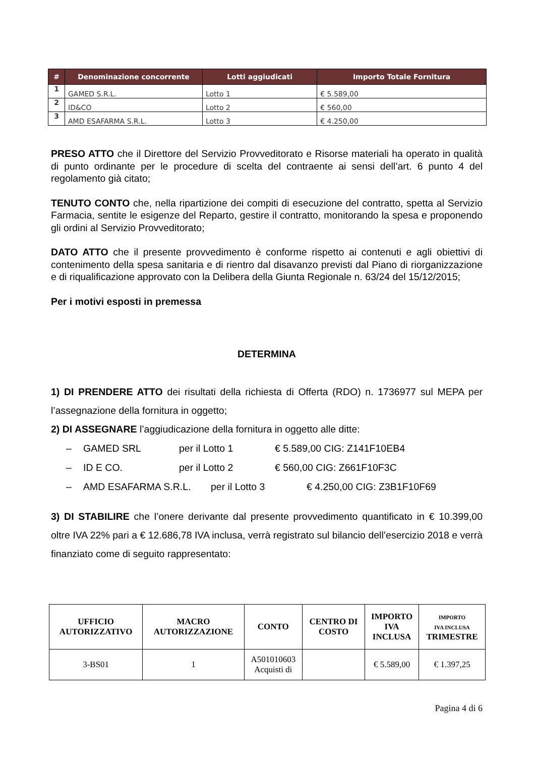| # | Denominazione concorrente | Lotti aggiudicati | Importo Totale Fornitura |
| --- | --- | --- | --- |
| 1 | GAMED S.R.L. | Lotto 1 | € 5.589,00 |
| 2 | ID&CO | Lotto 2 | € 560,00 |
| 3 | AMD ESAFARMA S.R.L. | Lotto 3 | € 4.250,00 |
PRESO ATTO che il Direttore del Servizio Provveditorato e Risorse materiali ha operato in qualità di punto ordinante per le procedure di scelta del contraente ai sensi dell’art. 6 punto 4 del regolamento già citato;
TENUTO CONTO che, nella ripartizione dei compiti di esecuzione del contratto, spetta al Servizio Farmacia, sentite le esigenze del Reparto, gestire il contratto, monitorando la spesa e proponendo gli ordini al Servizio Provveditorato;
DATO ATTO che il presente provvedimento è conforme rispetto ai contenuti e agli obiettivi di contenimento della spesa sanitaria e di rientro dal disavanzo previsti dal Piano di riorganizzazione e di riqualificazione approvato con la Delibera della Giunta Regionale n. 63/24 del 15/12/2015;
Per i motivi esposti in premessa
DETERMINA
1) DI PRENDERE ATTO dei risultati della richiesta di Offerta (RDO) n. 1736977 sul MEPA per l’assegnazione della fornitura in oggetto;
2) DI ASSEGNARE l’aggiudicazione della fornitura in oggetto alle ditte:
– GAMED SRL per il Lotto 1 € 5.589,00 CIG: Z141F10EB4
– ID E CO. per il Lotto 2 € 560,00 CIG: Z661F10F3C
– AMD ESAFARMA S.R.L. per il Lotto 3 € 4.250,00 CIG: Z3B1F10F69
3) DI STABILIRE che l’onere derivante dal presente provvedimento quantificato in € 10.399,00 oltre IVA 22% pari a € 12.686,78 IVA inclusa, verrà registrato sul bilancio dell’esercizio 2018 e verrà finanziato come di seguito rappresentato:
| UFFICIO AUTORIZZATIVO | MACRO AUTORIZZAZIONE | CONTO | CENTRO DI COSTO | IMPORTO IVA INCLUSA | IMPORTO IVA INCLUSA TRIMESTRE |
| --- | --- | --- | --- | --- | --- |
| 3-BS01 | 1 | A501010603 Acquisti di | | € 5.589,00 | € 1.397,25 |
Pagina 4 di 6